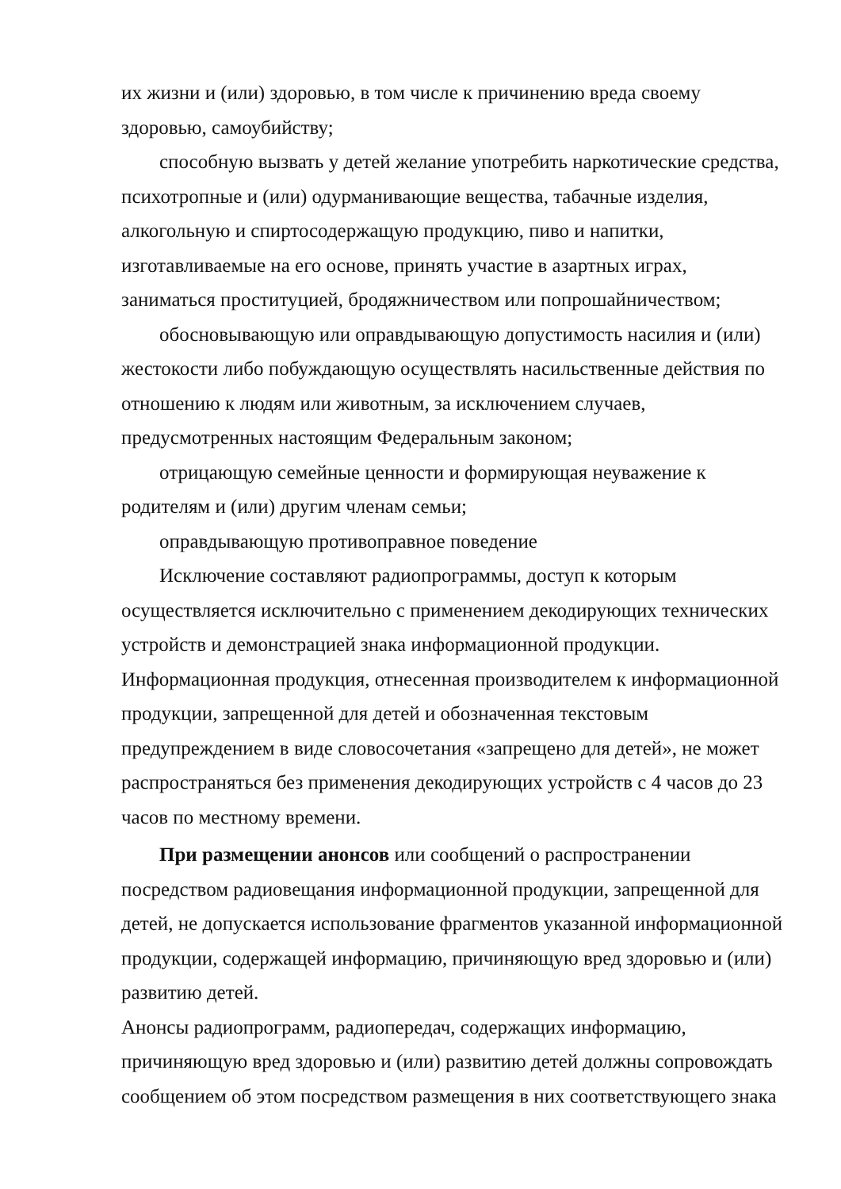их жизни и (или) здоровью, в том числе к причинению вреда своему здоровью, самоубийству;
способную вызвать у детей желание употребить наркотические средства, психотропные и (или) одурманивающие вещества, табачные изделия, алкогольную и спиртосодержащую продукцию, пиво и напитки, изготавливаемые на его основе, принять участие в азартных играх, заниматься проституцией, бродяжничеством или попрошайничеством;
обосновывающую или оправдывающую допустимость насилия и (или) жестокости либо побуждающую осуществлять насильственные действия по отношению к людям или животным, за исключением случаев, предусмотренных настоящим Федеральным законом;
отрицающую семейные ценности и формирующая неуважение к родителям и (или) другим членам семьи;
оправдывающую противоправное поведение
Исключение составляют радиопрограммы, доступ к которым осуществляется исключительно с применением декодирующих технических устройств и демонстрацией знака информационной продукции.
Информационная продукция, отнесенная производителем к информационной продукции, запрещенной для детей и обозначенная текстовым предупреждением в виде словосочетания «запрещено для детей», не может распространяться без применения декодирующих устройств с 4 часов до 23 часов по местному времени.
При размещении анонсов или сообщений о распространении посредством радиовещания информационной продукции, запрещенной для детей, не допускается использование фрагментов указанной информационной продукции, содержащей информацию, причиняющую вред здоровью и (или) развитию детей.
Анонсы радиопрограмм, радиопередач, содержащих информацию, причиняющую вред здоровью и (или) развитию детей должны сопровождать сообщением об этом посредством размещения в них соответствующего знака